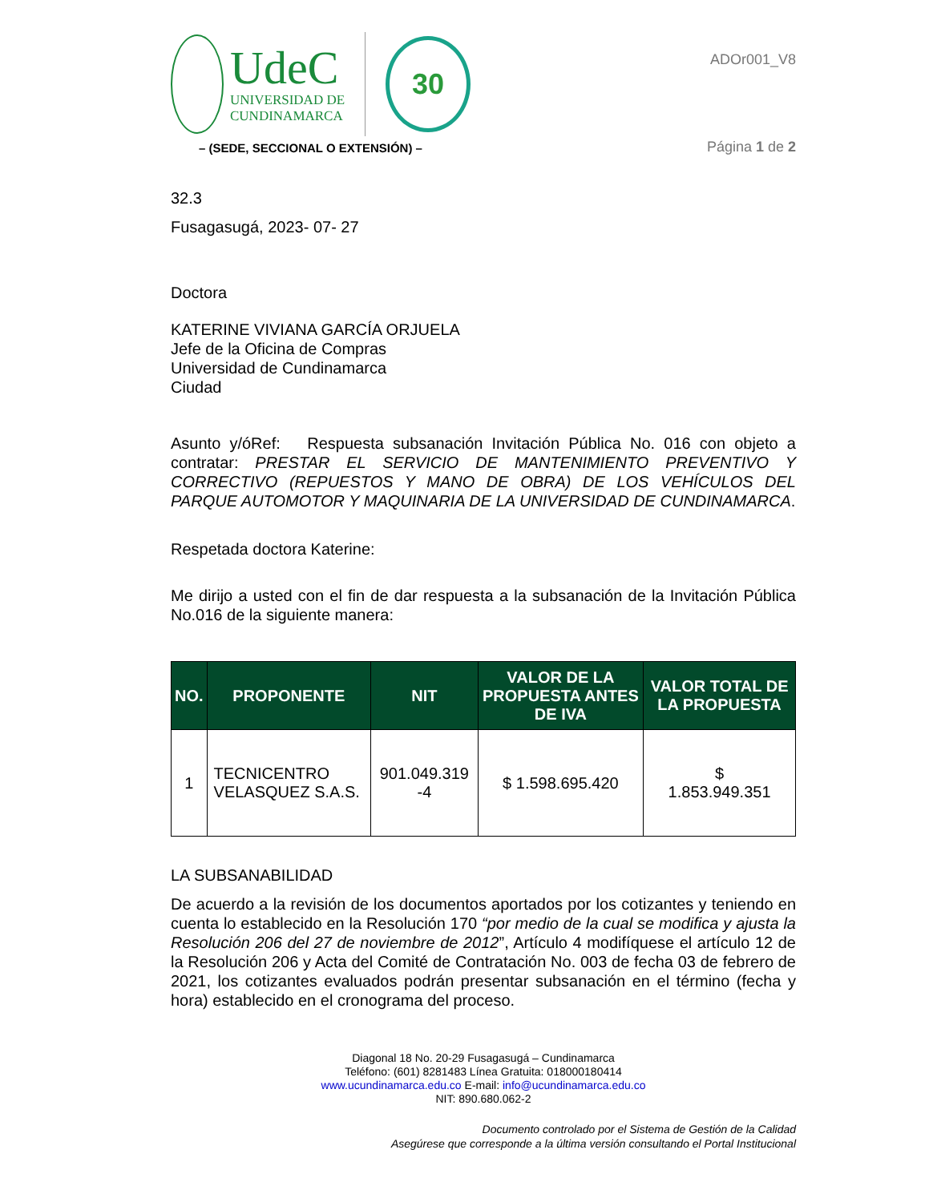UdeC
UNIVERSIDAD DE
CUNDINAMARCA
30
– (SEDE, SECCIONAL O EXTENSIÓN) –
ADOr001_V8
Página 1 de 2
32.3
Fusagasugá, 2023- 07- 27
Doctora
KATERINE VIVIANA GARCÍA ORJUELA
Jefe de la Oficina de Compras
Universidad de Cundinamarca
Ciudad
Asunto y/óRef: Respuesta subsanación Invitación Pública No. 016 con objeto a contratar: PRESTAR EL SERVICIO DE MANTENIMIENTO PREVENTIVO Y CORRECTIVO (REPUESTOS Y MANO DE OBRA) DE LOS VEHÍCULOS DEL PARQUE AUTOMOTOR Y MAQUINARIA DE LA UNIVERSIDAD DE CUNDINAMARCA.
Respetada doctora Katerine:
Me dirijo a usted con el fin de dar respuesta a la subsanación de la Invitación Pública No.016 de la siguiente manera:
| NO. | PROPONENTE | NIT | VALOR DE LA PROPUESTA ANTES DE IVA | VALOR TOTAL DE LA PROPUESTA |
| --- | --- | --- | --- | --- |
| 1 | TECNICENTRO VELASQUEZ S.A.S. | 901.049.319 -4 | $ 1.598.695.420 | $ 1.853.949.351 |
LA SUBSANABILIDAD
De acuerdo a la revisión de los documentos aportados por los cotizantes y teniendo en cuenta lo establecido en la Resolución 170 “por medio de la cual se modifica y ajusta la Resolución 206 del 27 de noviembre de 2012”, Artículo 4 modifíquese el artículo 12 de la Resolución 206 y Acta del Comité de Contratación No. 003 de fecha 03 de febrero de 2021, los cotizantes evaluados podrán presentar subsanación en el término (fecha y hora) establecido en el cronograma del proceso.
Diagonal 18 No. 20-29 Fusagasugá – Cundinamarca
Teléfono: (601) 8281483 Línea Gratuita: 018000180414
www.ucundinamarca.edu.co E-mail: info@ucundinamarca.edu.co
NIT: 890.680.062-2
Documento controlado por el Sistema de Gestión de la Calidad
Asegúrese que corresponde a la última versión consultando el Portal Institucional